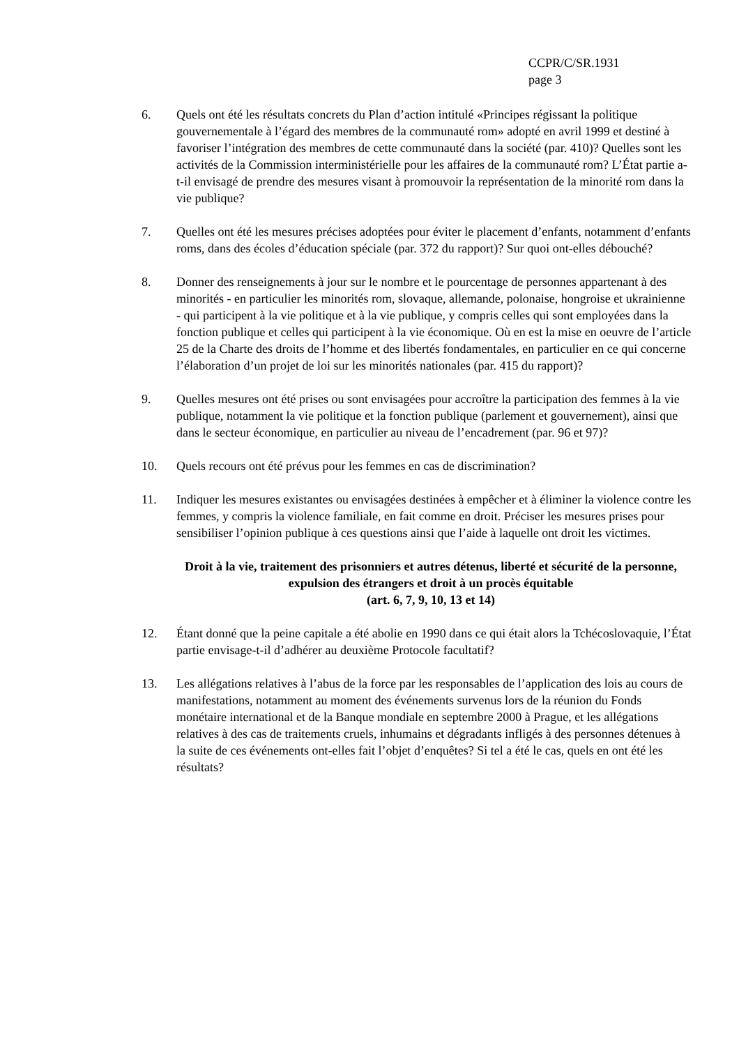CCPR/C/SR.1931
page 3
6. Quels ont été les résultats concrets du Plan d’action intitulé «Principes régissant la politique gouvernementale à l’égard des membres de la communauté rom» adopté en avril 1999 et destiné à favoriser l’intégration des membres de cette communauté dans la société (par. 410)? Quelles sont les activités de la Commission interministérielle pour les affaires de la communauté rom? L’État partie a-t-il envisagé de prendre des mesures visant à promouvoir la représentation de la minorité rom dans la vie publique?
7. Quelles ont été les mesures précises adoptées pour éviter le placement d’enfants, notamment d’enfants roms, dans des écoles d’éducation spéciale (par. 372 du rapport)? Sur quoi ont-elles débouché?
8. Donner des renseignements à jour sur le nombre et le pourcentage de personnes appartenant à des minorités - en particulier les minorités rom, slovaque, allemande, polonaise, hongroise et ukrainienne - qui participent à la vie politique et à la vie publique, y compris celles qui sont employées dans la fonction publique et celles qui participent à la vie économique. Où en est la mise en oeuvre de l’article 25 de la Charte des droits de l’homme et des libertés fondamentales, en particulier en ce qui concerne l’élaboration d’un projet de loi sur les minorités nationales (par. 415 du rapport)?
9. Quelles mesures ont été prises ou sont envisagées pour accroître la participation des femmes à la vie publique, notamment la vie politique et la fonction publique (parlement et gouvernement), ainsi que dans le secteur économique, en particulier au niveau de l’encadrement (par. 96 et 97)?
10. Quels recours ont été prévus pour les femmes en cas de discrimination?
11. Indiquer les mesures existantes ou envisagées destinées à empêcher et à éliminer la violence contre les femmes, y compris la violence familiale, en fait comme en droit. Préciser les mesures prises pour sensibiliser l’opinion publique à ces questions ainsi que l’aide à laquelle ont droit les victimes.
Droit à la vie, traitement des prisonniers et autres détenus, liberté et sécurité de la personne, expulsion des étrangers et droit à un procès équitable
(art. 6, 7, 9, 10, 13 et 14)
12. Étant donné que la peine capitale a été abolie en 1990 dans ce qui était alors la Tchécoslovaquie, l’État partie envisage-t-il d’adhérer au deuxième Protocole facultatif?
13. Les allégations relatives à l’abus de la force par les responsables de l’application des lois au cours de manifestations, notamment au moment des événements survenus lors de la réunion du Fonds monétaire international et de la Banque mondiale en septembre 2000 à Prague, et les allégations relatives à des cas de traitements cruels, inhumains et dégradants infligés à des personnes détenues à la suite de ces événements ont-elles fait l’objet d’enquêtes? Si tel a été le cas, quels en ont été les résultats?